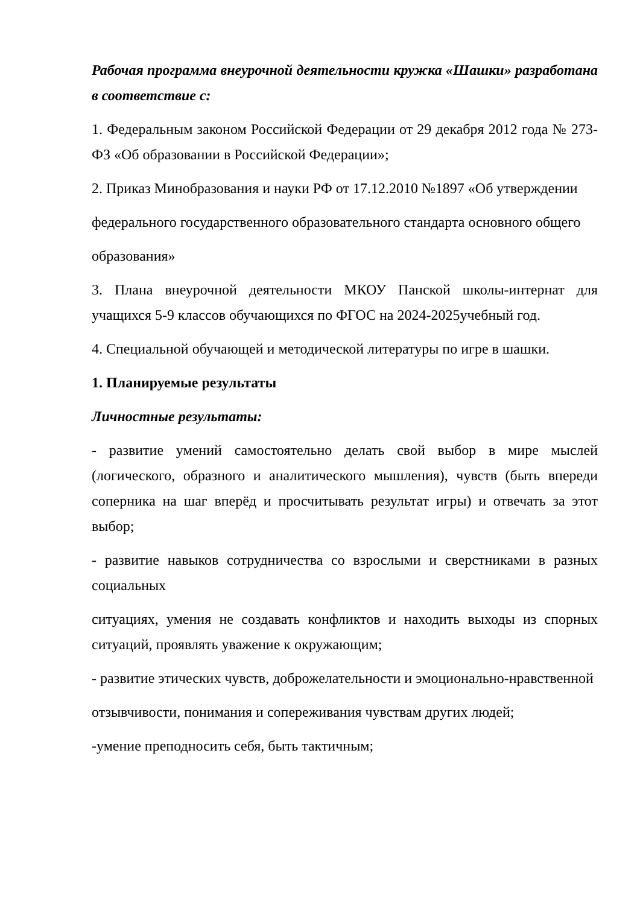Рабочая программа внеурочной деятельности кружка «Шашки» разработана в соответствие с:
1. Федеральным законом Российской Федерации от 29 декабря 2012 года № 273-ФЗ «Об образовании в Российской Федерации»;
2. Приказ Минобразования и науки РФ от 17.12.2010 №1897 «Об утверждении
федерального государственного образовательного стандарта основного общего
образования»
3. Плана внеурочной деятельности МКОУ Панской школы-интернат для учащихся 5-9 классов обучающихся по ФГОС на 2024-2025учебный год.
4. Специальной обучающей и методической литературы по игре в шашки.
1. Планируемые результаты
Личностные результаты:
- развитие умений самостоятельно делать свой выбор в мире мыслей (логического, образного и аналитического мышления), чувств (быть впереди соперника на шаг вперёд и просчитывать результат игры) и отвечать за этот выбор;
- развитие навыков сотрудничества со взрослыми и сверстниками в разных социальных
ситуациях, умения не создавать конфликтов и находить выходы из спорных ситуаций, проявлять уважение к окружающим;
- развитие этических чувств, доброжелательности и эмоционально-нравственной
отзывчивости, понимания и сопереживания чувствам других людей;
-умение преподносить себя, быть тактичным;